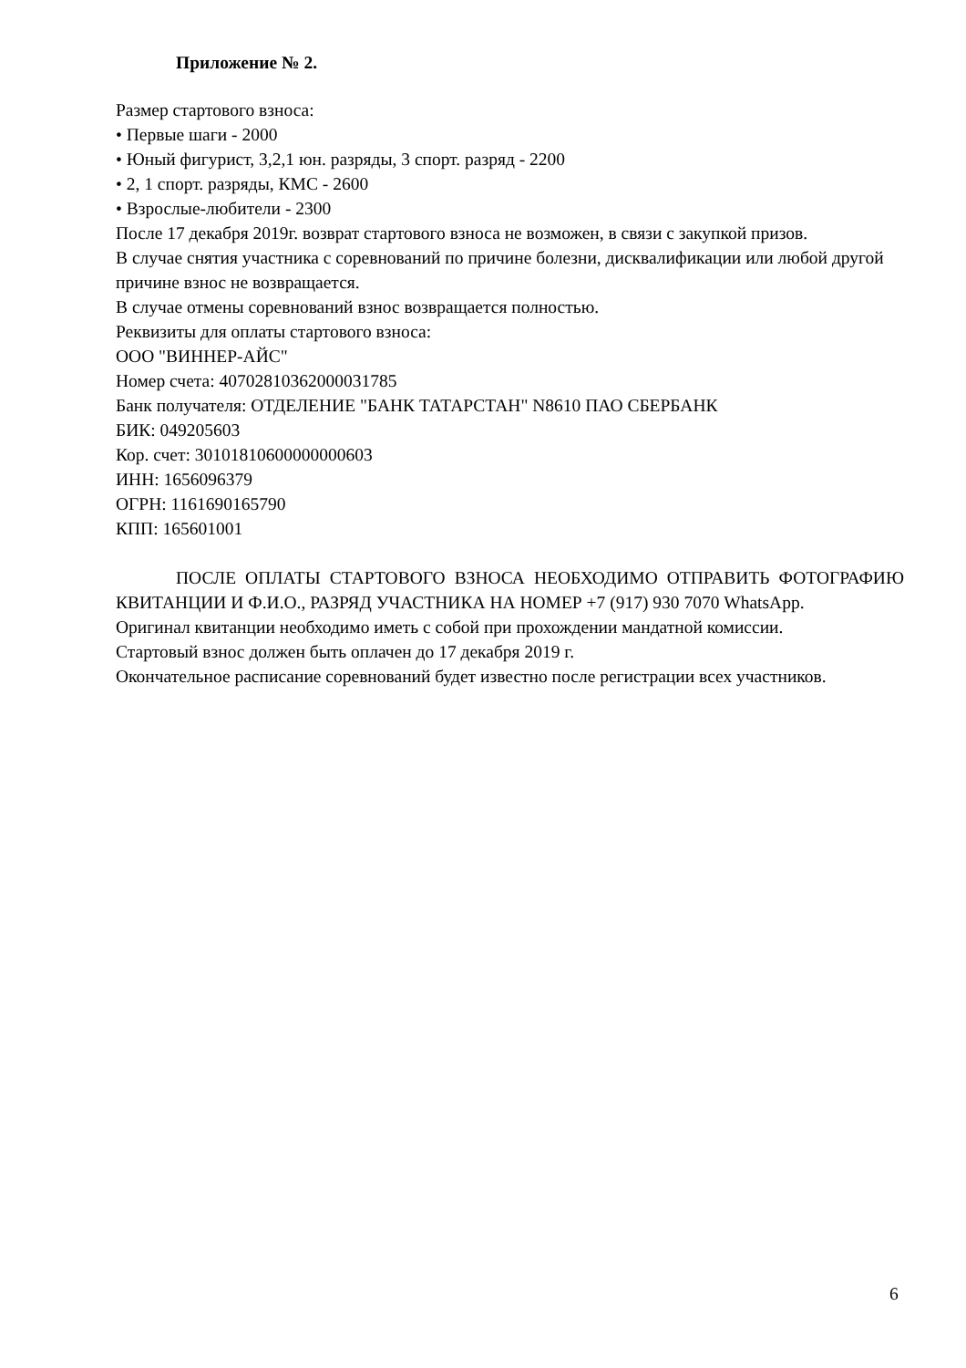Приложение № 2.
Размер стартового взноса:
• Первые шаги - 2000
• Юный фигурист, 3,2,1 юн. разряды, 3 спорт. разряд - 2200
• 2, 1 спорт. разряды, КМС - 2600
• Взрослые-любители - 2300
После 17 декабря 2019г. возврат стартового взноса не возможен, в связи с закупкой призов.
В случае снятия участника с соревнований по причине болезни, дисквалификации или любой другой причине взнос не возвращается.
В случае отмены соревнований взнос возвращается полностью.
Реквизиты для оплаты стартового взноса:
ООО "ВИННЕР-АЙС"
Номер счета: 40702810362000031785
Банк получателя: ОТДЕЛЕНИЕ "БАНК ТАТАРСТАН" N8610 ПАО СБЕРБАНК
БИК: 049205603
Кор. счет: 30101810600000000603
ИНН: 1656096379
ОГРН: 1161690165790
КПП: 165601001
ПОСЛЕ ОПЛАТЫ СТАРТОВОГО ВЗНОСА НЕОБХОДИМО ОТПРАВИТЬ ФОТОГРАФИЮ КВИТАНЦИИ И Ф.И.О., РАЗРЯД УЧАСТНИКА НА НОМЕР +7 (917) 930 7070 WhatsApp.
Оригинал квитанции необходимо иметь с собой при прохождении мандатной комиссии.
Стартовый взнос должен быть оплачен до 17 декабря 2019 г.
Окончательное расписание соревнований будет известно после регистрации всех участников.
6